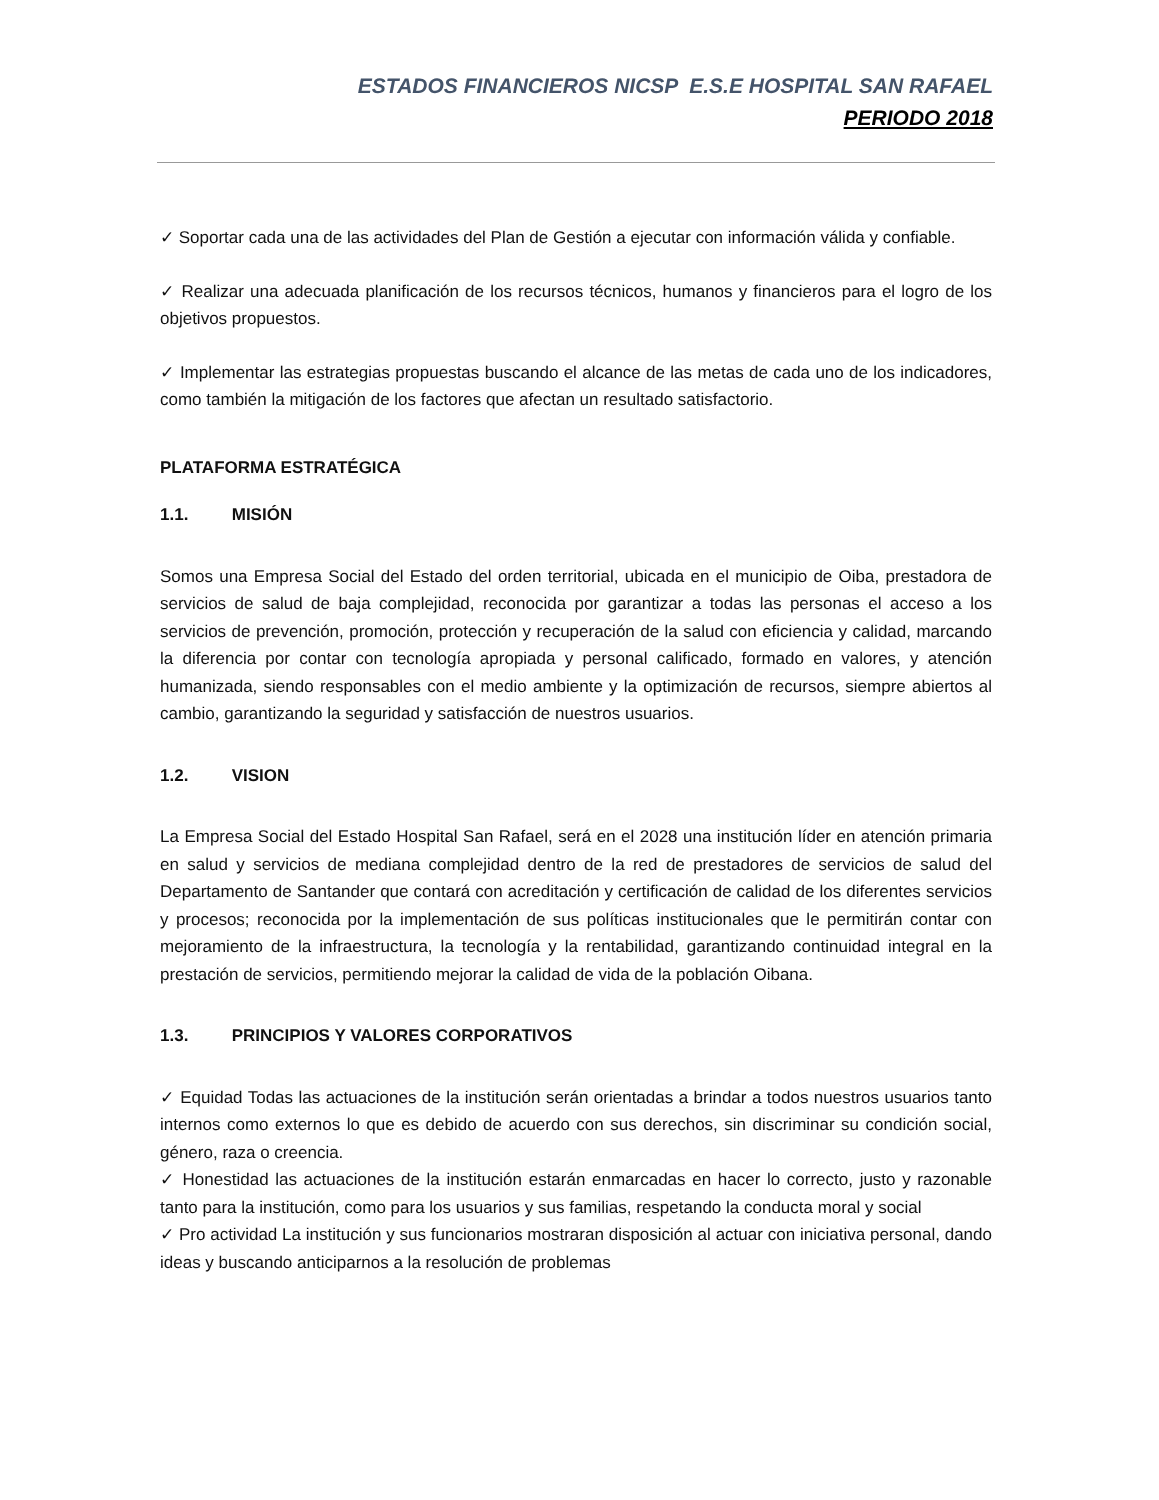ESTADOS FINANCIEROS NICSP E.S.E HOSPITAL SAN RAFAEL
PERIODO 2018
✓ Soportar cada una de las actividades del Plan de Gestión a ejecutar con información válida y confiable.
✓ Realizar una adecuada planificación de los recursos técnicos, humanos y financieros para el logro de los objetivos propuestos.
✓ Implementar las estrategias propuestas buscando el alcance de las metas de cada uno de los indicadores, como también la mitigación de los factores que afectan un resultado satisfactorio.
PLATAFORMA ESTRATÉGICA
1.1. MISIÓN
Somos una Empresa Social del Estado del orden territorial, ubicada en el municipio de Oiba, prestadora de servicios de salud de baja complejidad, reconocida por garantizar a todas las personas el acceso a los servicios de prevención, promoción, protección y recuperación de la salud con eficiencia y calidad, marcando la diferencia por contar con tecnología apropiada y personal calificado, formado en valores, y atención humanizada, siendo responsables con el medio ambiente y la optimización de recursos, siempre abiertos al cambio, garantizando la seguridad y satisfacción de nuestros usuarios.
1.2. VISION
La Empresa Social del Estado Hospital San Rafael, será en el 2028 una institución líder en atención primaria en salud y servicios de mediana complejidad dentro de la red de prestadores de servicios de salud del Departamento de Santander que contará con acreditación y certificación de calidad de los diferentes servicios y procesos; reconocida por la implementación de sus políticas institucionales que le permitirán contar con mejoramiento de la infraestructura, la tecnología y la rentabilidad, garantizando continuidad integral en la prestación de servicios, permitiendo mejorar la calidad de vida de la población Oibana.
1.3. PRINCIPIOS Y VALORES CORPORATIVOS
✓ Equidad Todas las actuaciones de la institución serán orientadas a brindar a todos nuestros usuarios tanto internos como externos lo que es debido de acuerdo con sus derechos, sin discriminar su condición social, género, raza o creencia.
✓ Honestidad las actuaciones de la institución estarán enmarcadas en hacer lo correcto, justo y razonable tanto para la institución, como para los usuarios y sus familias, respetando la conducta moral y social
✓ Pro actividad La institución y sus funcionarios mostraran disposición al actuar con iniciativa personal, dando ideas y buscando anticiparnos a la resolución de problemas